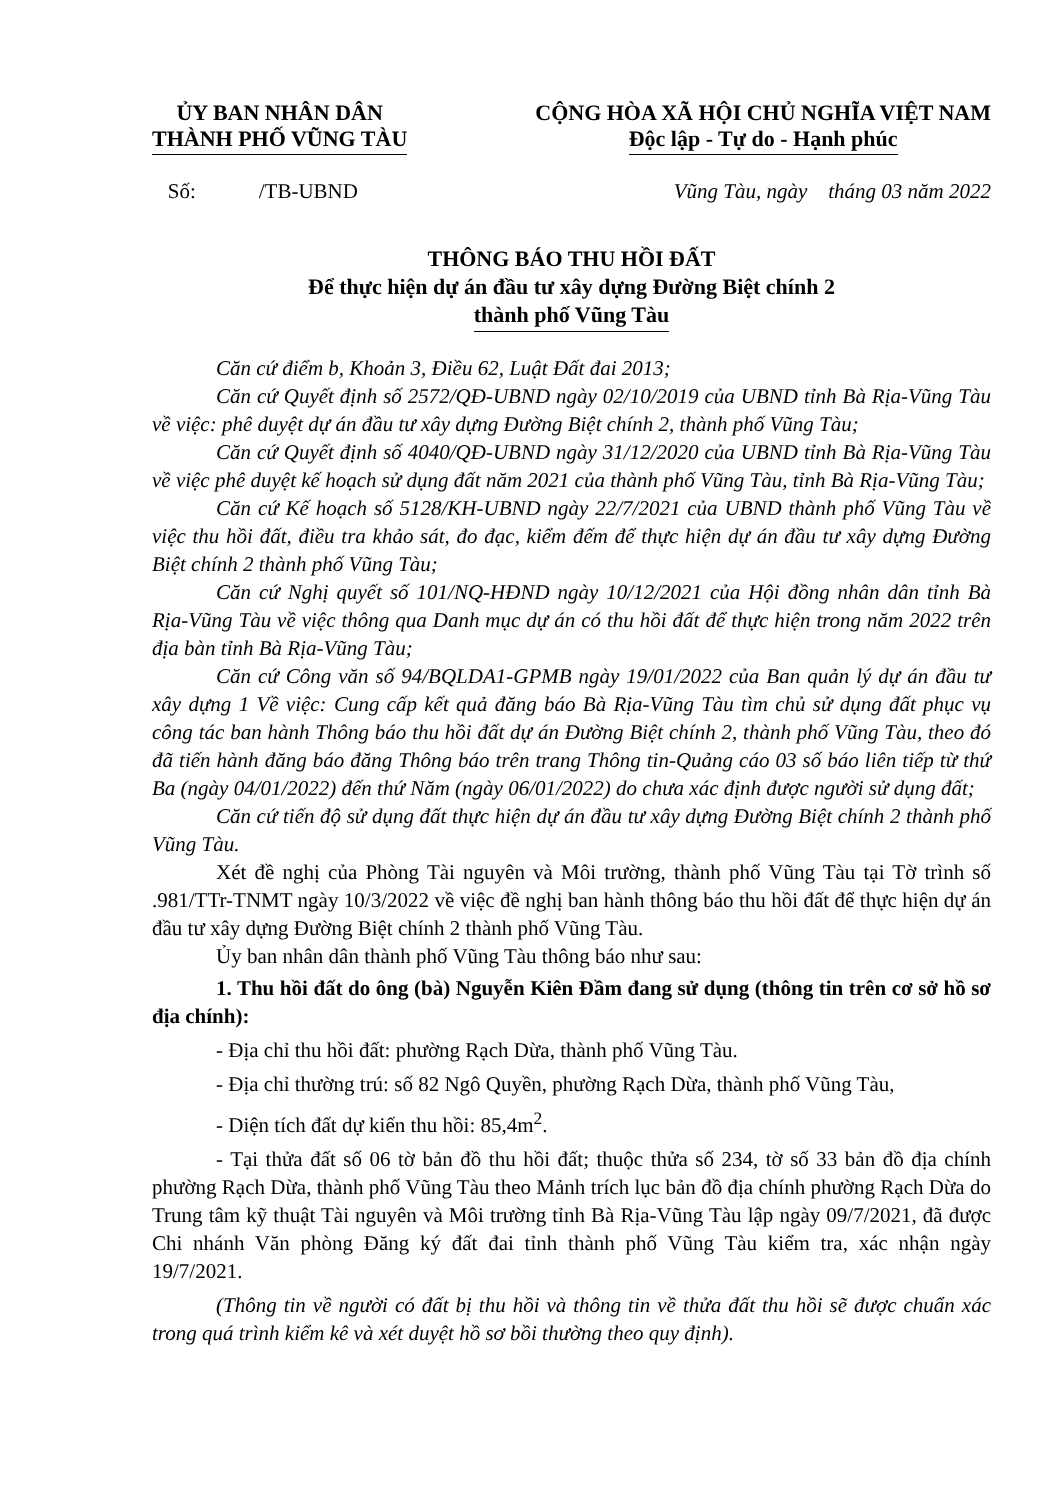ỦY BAN NHÂN DÂN
THÀNH PHỐ VŨNG TÀU
CỘNG HÒA XÃ HỘI CHỦ NGHĨA VIỆT NAM
Độc lập - Tự do - Hạnh phúc
Số: /TB-UBND Vũng Tàu, ngày tháng 03 năm 2022
THÔNG BÁO THU HỒI ĐẤT
Để thực hiện dự án đầu tư xây dựng Đường Biệt chính 2
thành phố Vũng Tàu
Căn cứ điểm b, Khoản 3, Điều 62, Luật Đất đai 2013;
Căn cứ Quyết định số 2572/QĐ-UBND ngày 02/10/2019 của UBND tỉnh Bà Rịa-Vũng Tàu về việc: phê duyệt dự án đầu tư xây dựng Đường Biệt chính 2, thành phố Vũng Tàu;
Căn cứ Quyết định số 4040/QĐ-UBND ngày 31/12/2020 của UBND tỉnh Bà Rịa-Vũng Tàu về việc phê duyệt kế hoạch sử dụng đất năm 2021 của thành phố Vũng Tàu, tỉnh Bà Rịa-Vũng Tàu;
Căn cứ Kế hoạch số 5128/KH-UBND ngày 22/7/2021 của UBND thành phố Vũng Tàu về việc thu hồi đất, điều tra khảo sát, đo đạc, kiểm đếm để thực hiện dự án đầu tư xây dựng Đường Biệt chính 2 thành phố Vũng Tàu;
Căn cứ Nghị quyết số 101/NQ-HĐND ngày 10/12/2021 của Hội đồng nhân dân tỉnh Bà Rịa-Vũng Tàu về việc thông qua Danh mục dự án có thu hồi đất để thực hiện trong năm 2022 trên địa bàn tỉnh Bà Rịa-Vũng Tàu;
Căn cứ Công văn số 94/BQLDA1-GPMB ngày 19/01/2022 của Ban quản lý dự án đầu tư xây dựng 1 Về việc: Cung cấp kết quả đăng báo Bà Rịa-Vũng Tàu tìm chủ sử dụng đất phục vụ công tác ban hành Thông báo thu hồi đất dự án Đường Biệt chính 2, thành phố Vũng Tàu, theo đó đã tiến hành đăng báo đăng Thông báo trên trang Thông tin-Quảng cáo 03 số báo liên tiếp từ thứ Ba (ngày 04/01/2022) đến thứ Năm (ngày 06/01/2022) do chưa xác định được người sử dụng đất;
Căn cứ tiến độ sử dụng đất thực hiện dự án đầu tư xây dựng Đường Biệt chính 2 thành phố Vũng Tàu.
Xét đề nghị của Phòng Tài nguyên và Môi trường, thành phố Vũng Tàu tại Tờ trình số .981/TTr-TNMT ngày 10/3/2022 về việc đề nghị ban hành thông báo thu hồi đất để thực hiện dự án đầu tư xây dựng Đường Biệt chính 2 thành phố Vũng Tàu.
Ủy ban nhân dân thành phố Vũng Tàu thông báo như sau:
1. Thu hồi đất do ông (bà) Nguyễn Kiên Đầm đang sử dụng (thông tin trên cơ sở hồ sơ địa chính):
- Địa chỉ thu hồi đất: phường Rạch Dừa, thành phố Vũng Tàu.
- Địa chỉ thường trú: số 82 Ngô Quyền, phường Rạch Dừa, thành phố Vũng Tàu,
- Diện tích đất dự kiến thu hồi: 85,4m<sup>2</sup>.
- Tại thửa đất số 06 tờ bản đồ thu hồi đất; thuộc thửa số 234, tờ số 33 bản đồ địa chính phường Rạch Dừa, thành phố Vũng Tàu theo Mảnh trích lục bản đồ địa chính phường Rạch Dừa do Trung tâm kỹ thuật Tài nguyên và Môi trường tỉnh Bà Rịa-Vũng Tàu lập ngày 09/7/2021, đã được Chi nhánh Văn phòng Đăng ký đất đai tỉnh thành phố Vũng Tàu kiểm tra, xác nhận ngày 19/7/2021.
(Thông tin về người có đất bị thu hồi và thông tin về thửa đất thu hồi sẽ được chuẩn xác trong quá trình kiểm kê và xét duyệt hồ sơ bồi thường theo quy định).